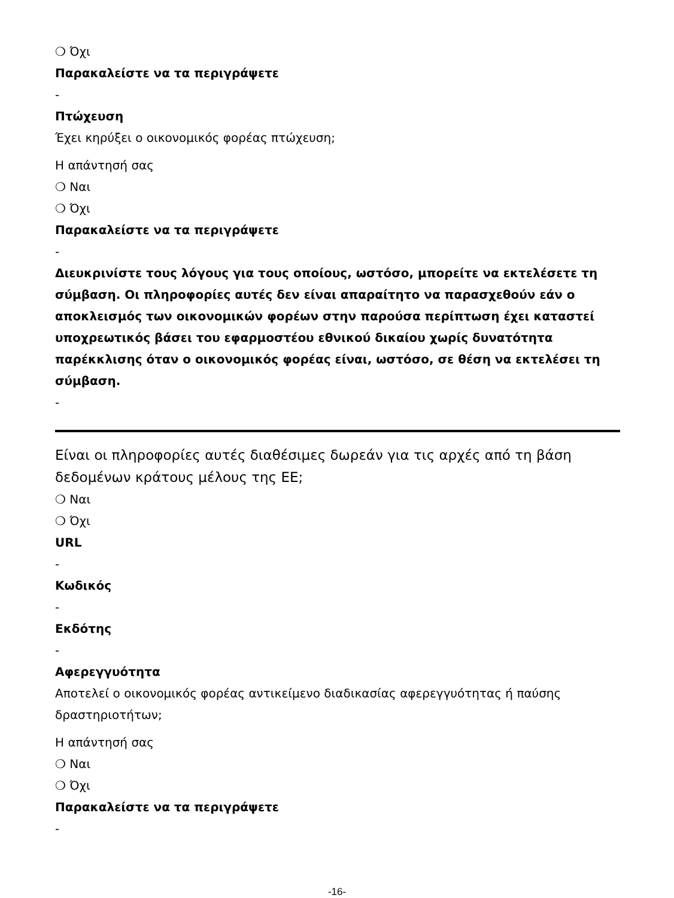❍ Όχι
Παρακαλείστε να τα περιγράψετε
-
Πτώχευση
Έχει κηρύξει ο οικονομικός φορέας πτώχευση;
Η απάντησή σας
❍ Ναι
❍ Όχι
Παρακαλείστε να τα περιγράψετε
-
Διευκρινίστε τους λόγους για τους οποίους, ωστόσο, μπορείτε να εκτελέσετε τη σύμβαση. Οι πληροφορίες αυτές δεν είναι απαραίτητο να παρασχεθούν εάν ο αποκλεισμός των οικονομικών φορέων στην παρούσα περίπτωση έχει καταστεί υποχρεωτικός βάσει του εφαρμοστέου εθνικού δικαίου χωρίς δυνατότητα παρέκκλισης όταν ο οικονομικός φορέας είναι, ωστόσο, σε θέση να εκτελέσει τη σύμβαση.
-
Είναι οι πληροφορίες αυτές διαθέσιμες δωρεάν για τις αρχές από τη βάση δεδομένων κράτους μέλους της ΕΕ;
❍ Ναι
❍ Όχι
URL
-
Κωδικός
-
Εκδότης
-
Αφερεγγυότητα
Αποτελεί ο οικονομικός φορέας αντικείμενο διαδικασίας αφερεγγυότητας ή παύσης δραστηριοτήτων;
Η απάντησή σας
❍ Ναι
❍ Όχι
Παρακαλείστε να τα περιγράψετε
-
-16-